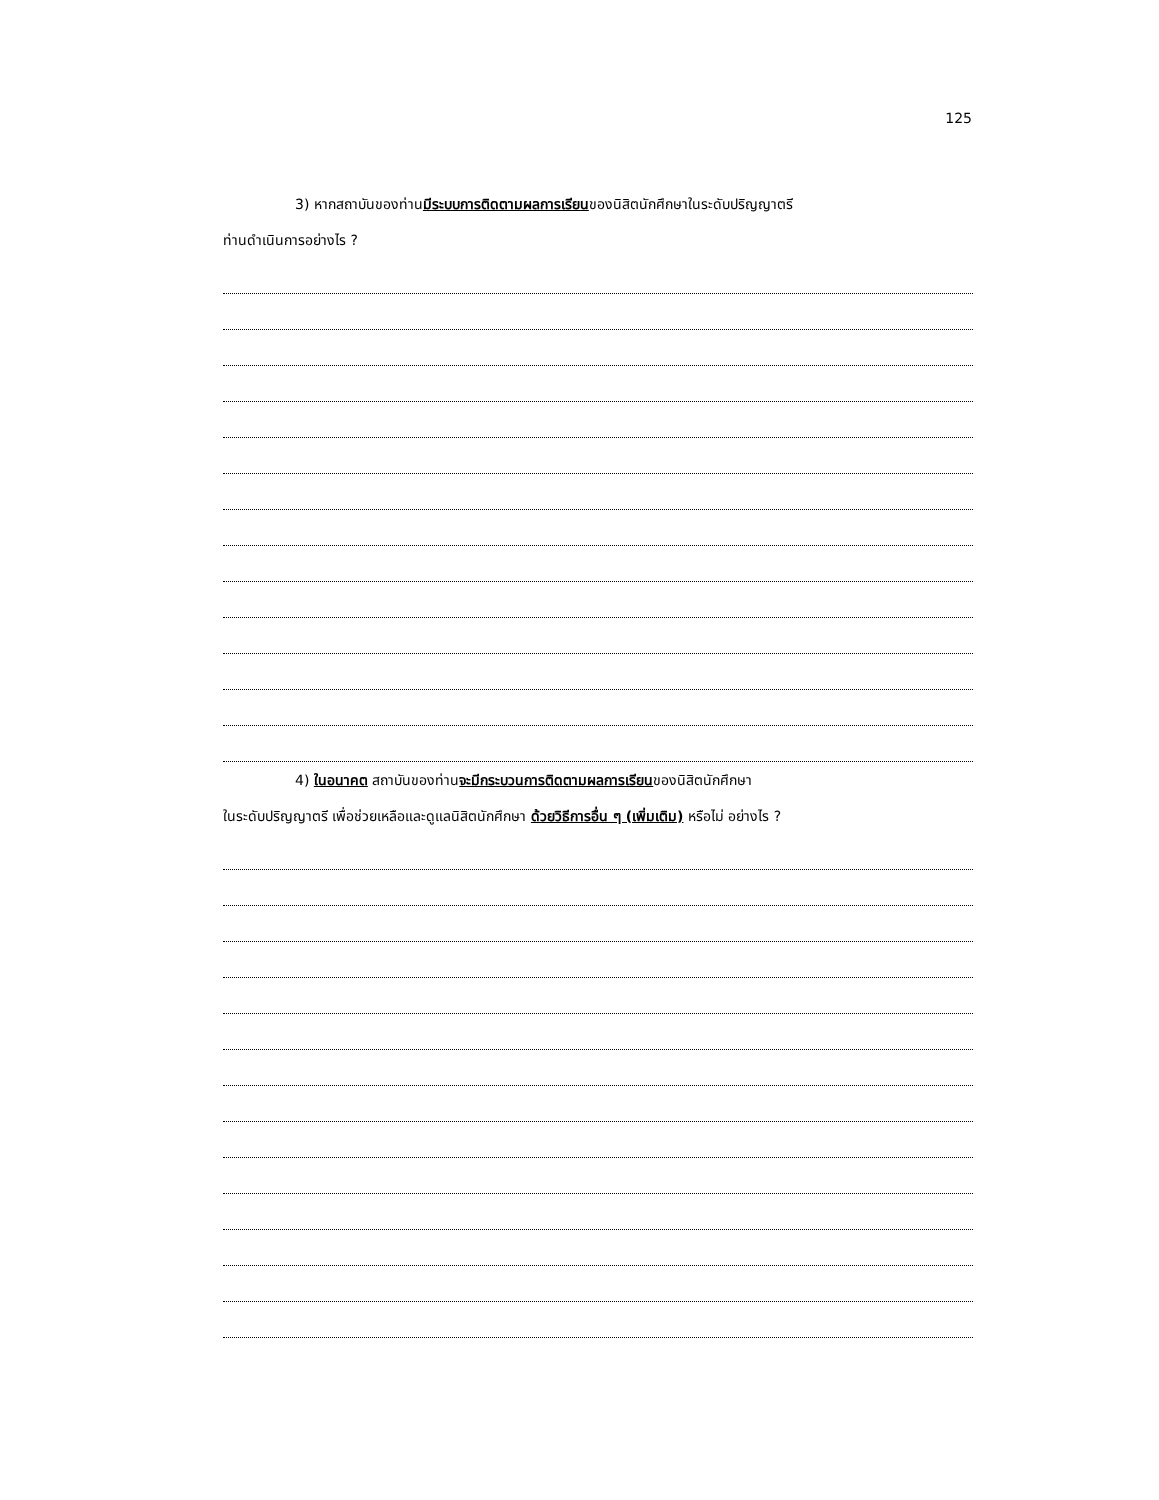125
3) หากสถาบันของท่านมีระบบการติดตามผลการเรียนของนิสิตนักศึกษาในระดับปริญญาตรี
ท่านดำเนินการอย่างไร ?
4) ในอนาคต สถาบันของท่านจะมีกระบวนการติดตามผลการเรียนของนิสิตนักศึกษา
ในระดับปริญญาตรี เพื่อช่วยเหลือและดูแลนิสิตนักศึกษา ด้วยวิธีการอื่น ๆ (เพิ่มเติม) หรือไม่ อย่างไร ?